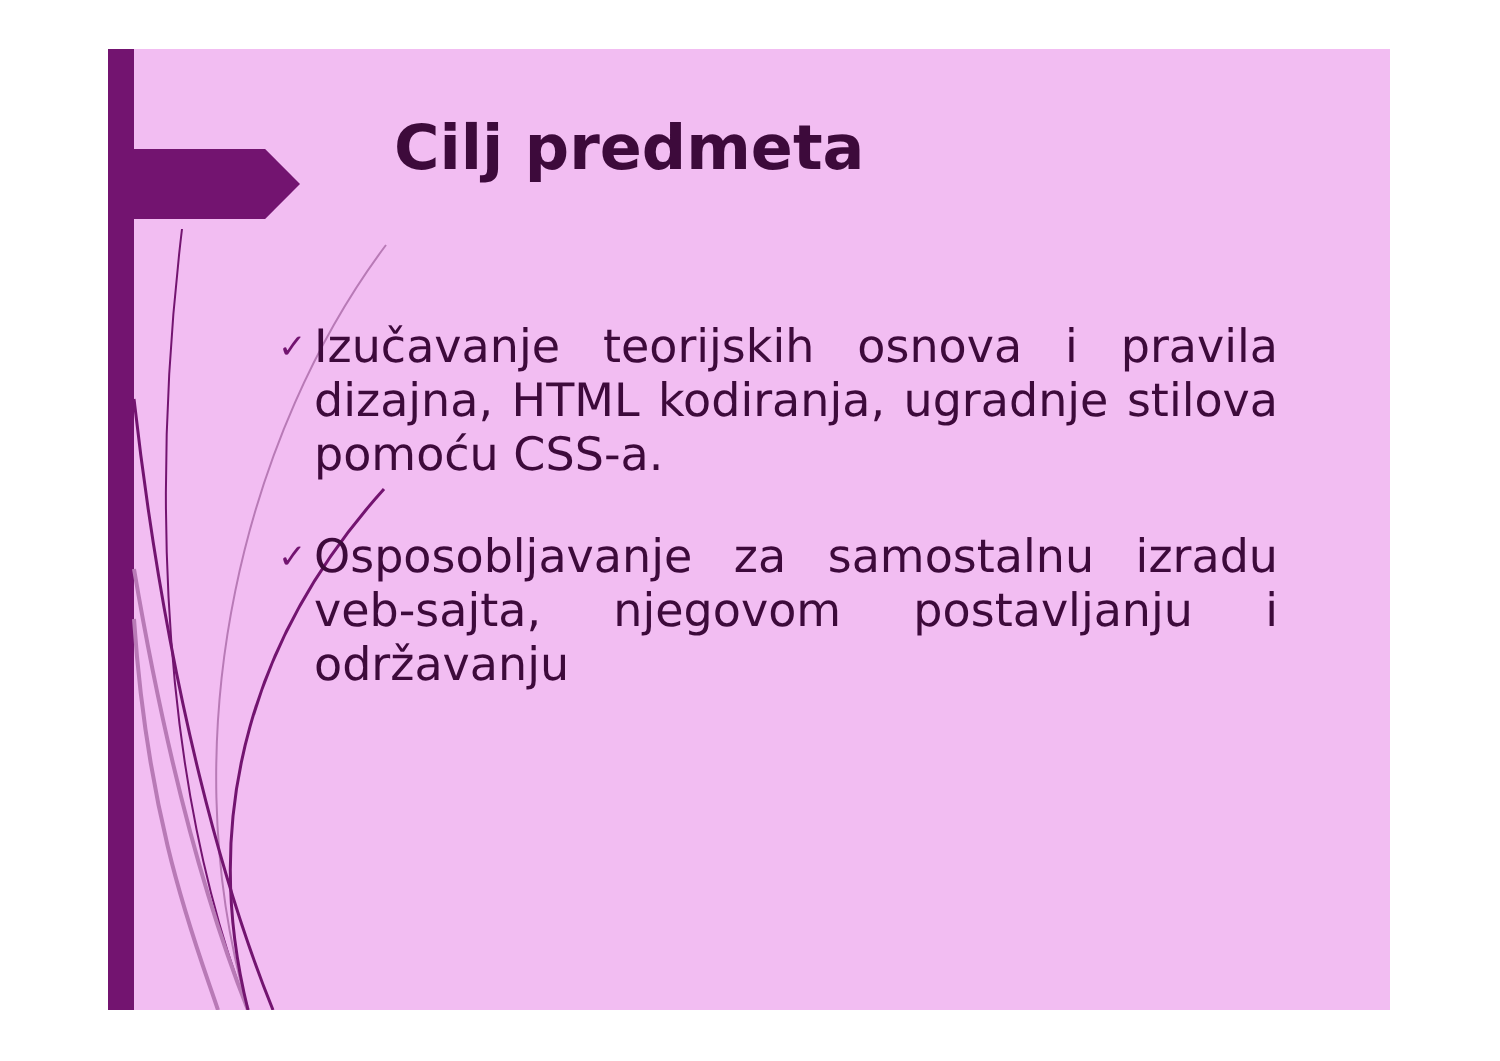Cilj predmeta
✓ Izučavanje teorijskih osnova i pravila dizajna, HTML kodiranja, ugradnje stilova pomoću CSS-a.
✓ Osposobljavanje za samostalnu izradu veb-sajta, njegovom postavljanju i održavanju